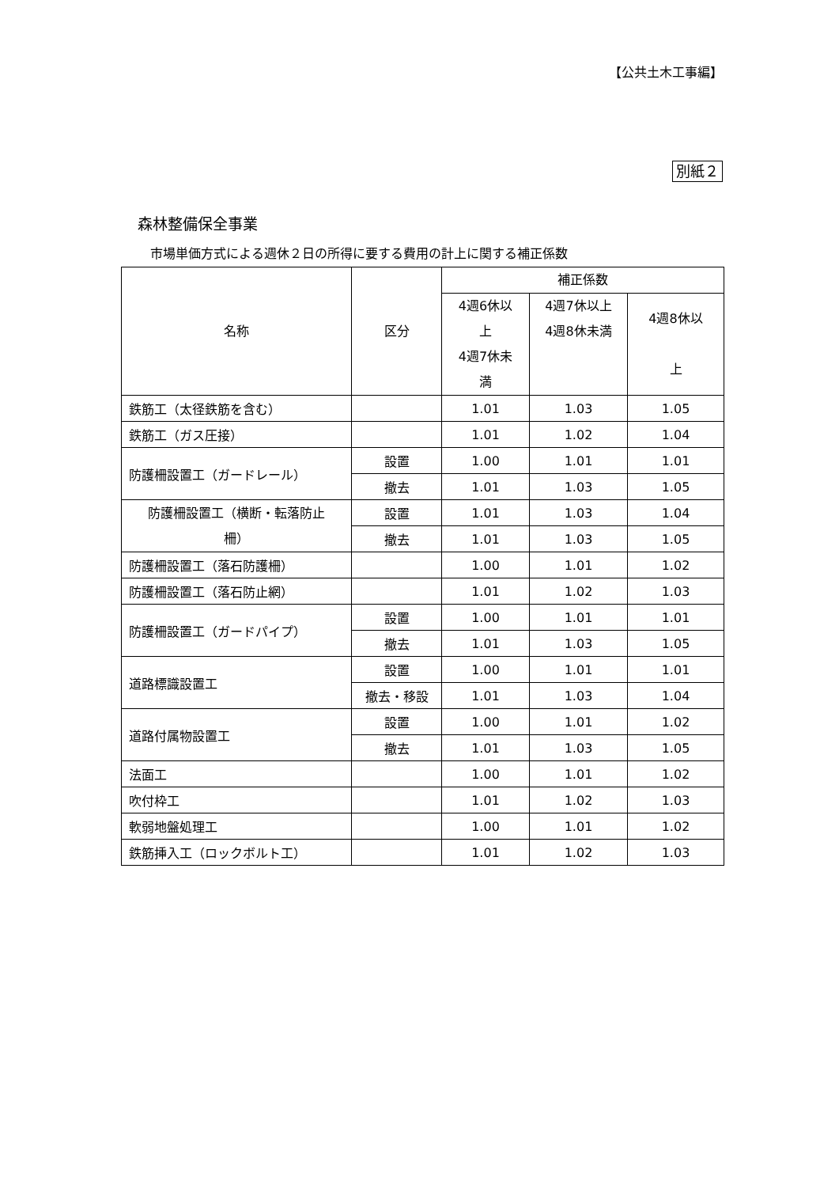【公共土木工事編】
別紙２
森林整備保全事業
市場単価方式による週休２日の所得に要する費用の計上に関する補正係数
| 名称 | 区分 | 補正係数 | | |
| --- | --- | --- | --- | --- |
| | | 4週6休以 上 4週7休未 満 | 4週7休以上 4週8休未満 | 4週8休以 上 |
| 鉄筋工（太径鉄筋を含む） | | 1.01 | 1.03 | 1.05 |
| 鉄筋工（ガス圧接） | | 1.01 | 1.02 | 1.04 |
| 防護柵設置工（ガードレール） | 設置 | 1.00 | 1.01 | 1.01 |
| | 撤去 | 1.01 | 1.03 | 1.05 |
| 防護柵設置工（横断・転落防止 柵） | 設置 | 1.01 | 1.03 | 1.04 |
| | 撤去 | 1.01 | 1.03 | 1.05 |
| 防護柵設置工（落石防護柵） | | 1.00 | 1.01 | 1.02 |
| 防護柵設置工（落石防止網） | | 1.01 | 1.02 | 1.03 |
| 防護柵設置工（ガードパイプ） | 設置 | 1.00 | 1.01 | 1.01 |
| | 撤去 | 1.01 | 1.03 | 1.05 |
| 道路標識設置工 | 設置 | 1.00 | 1.01 | 1.01 |
| | 撤去・移設 | 1.01 | 1.03 | 1.04 |
| 道路付属物設置工 | 設置 | 1.00 | 1.01 | 1.02 |
| | 撤去 | 1.01 | 1.03 | 1.05 |
| 法面工 | | 1.00 | 1.01 | 1.02 |
| 吹付枠工 | | 1.01 | 1.02 | 1.03 |
| 軟弱地盤処理工 | | 1.00 | 1.01 | 1.02 |
| 鉄筋挿入工（ロックボルト工） | | 1.01 | 1.02 | 1.03 |